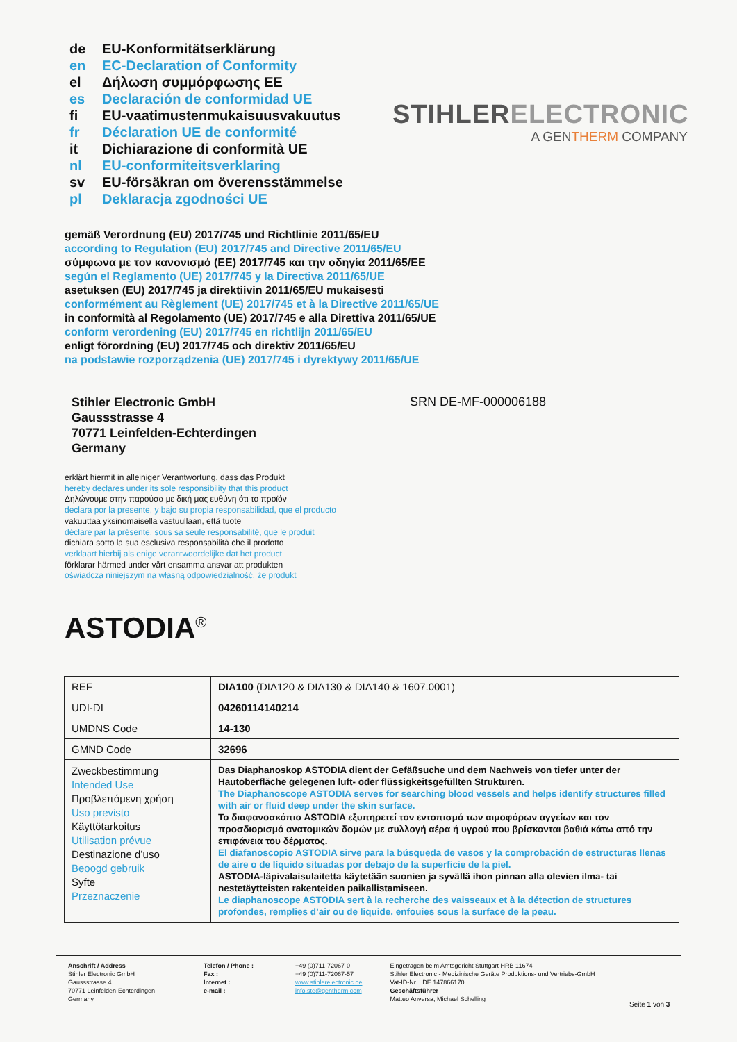de EU-Konformitätserklärung
en EC-Declaration of Conformity
el Δήλωση συμμόρφωσης ΕΕ
es Declaración de conformidad UE
fi EU-vaatimustenmukaisuusvakuutus
fr Déclaration UE de conformité
it Dichiarazione di conformità UE
nl EU-conformiteitsverklaring
sv EU-försäkran om överensstämmelse
pl Deklaracja zgodności UE
STIHLERELECTRONIC
A GENTHERM COMPANY
gemäß Verordnung (EU) 2017/745 und Richtlinie 2011/65/EU
according to Regulation (EU) 2017/745 and Directive 2011/65/EU
σύμφωνα με τον κανονισμό (ΕΕ) 2017/745 και την οδηγία 2011/65/ΕΕ
según el Reglamento (UE) 2017/745 y la Directiva 2011/65/UE
asetuksen (EU) 2017/745 ja direktiivin 2011/65/EU mukaisesti
conformément au Règlement (UE) 2017/745 et à la Directive 2011/65/UE
in conformità al Regolamento (UE) 2017/745 e alla Direttiva 2011/65/UE
conform verordening (EU) 2017/745 en richtlijn 2011/65/EU
enligt förordning (EU) 2017/745 och direktiv 2011/65/EU
na podstawie rozporządzenia (UE) 2017/745 i dyrektywy 2011/65/UE
Stihler Electronic GmbH
Gaussstrasse 4
70771 Leinfelden-Echterdingen
Germany
SRN DE-MF-000006188
erklärt hiermit in alleiniger Verantwortung, dass das Produkt
hereby declares under its sole responsibility that this product
Δηλώνουμε στην παρούσα με δική μας ευθύνη ότι το προϊόν
declara por la presente, y bajo su propia responsabilidad, que el producto
vakuuttaa yksinomaisella vastuullaan, että tuote
déclare par la présente, sous sa seule responsabilité, que le produit
dichiara sotto la sua esclusiva responsabilità che il prodotto
verklaart hierbij als enige verantwoordelijke dat het product
förklarar härmed under vårt ensamma ansvar att produkten
oświadcza niniejszym na własną odpowiedzialność, że produkt
ASTODIA<sup>®</sup>
| REF | DIA100 (DIA120 & DIA130 & DIA140 & 1607.0001) |
| UDI-DI | 04260114140214 |
| UMDNS Code | 14-130 |
| GMND Code | 32696 |
| Zweckbestimmung Intended Use Προβλεπόμενη χρήση Uso previsto Käyttötarkoitus Utilisation prévue Destinazione d’uso Beoogd gebruik Syfte Przeznaczenie | Das Diaphanoskop ASTODIA dient der Gefäßsuche und dem Nachweis von tiefer unter der Hautoberfläche gelegenen luft- oder flüssigkeitsgefüllten Strukturen. The Diaphanoscope ASTODIA serves for searching blood vessels and helps identify structures filled with air or fluid deep under the skin surface. Το διαφανοσκόπιο ASTODIA εξυπηρετεί τον εντοπισμό των αιμοφόρων αγγείων και τον προσδιορισμό ανατομικών δομών με συλλογή αέρα ή υγρού που βρίσκονται βαθιά κάτω από την επιφάνεια του δέρματος. El diafanoscopio ASTODIA sirve para la búsqueda de vasos y la comprobación de estructuras llenas de aire o de líquido situadas por debajo de la superficie de la piel. ASTODIA-läpivalaisulaitetta käytetään suonien ja syvällä ihon pinnan alla olevien ilma- tai nestetäytteisten rakenteiden paikallistamiseen. Le diaphanoscope ASTODIA sert à la recherche des vaisseaux et à la détection de structures profondes, remplies d’air ou de liquide, enfouies sous la surface de la peau. |
Anschrift / Address
Stihler Electronic GmbH
Gaussstrasse 4
70771 Leinfelden-Echterdingen
Germany
Telefon / Phone :
Fax :
Internet :
e-mail :
+49 (0)711-72067-0
+49 (0)711-72067-57
www.stihlerelectronic.de
info.ste@gentherm.com
Eingetragen beim Amtsgericht Stuttgart HRB 11674
Stihler Electronic - Medizinische Geräte Produktions- und Vertriebs-GmbH
Vat-ID-Nr. : DE 147866170
Geschäftsführer
Matteo Anversa, Michael Schelling
Seite 1 von 3